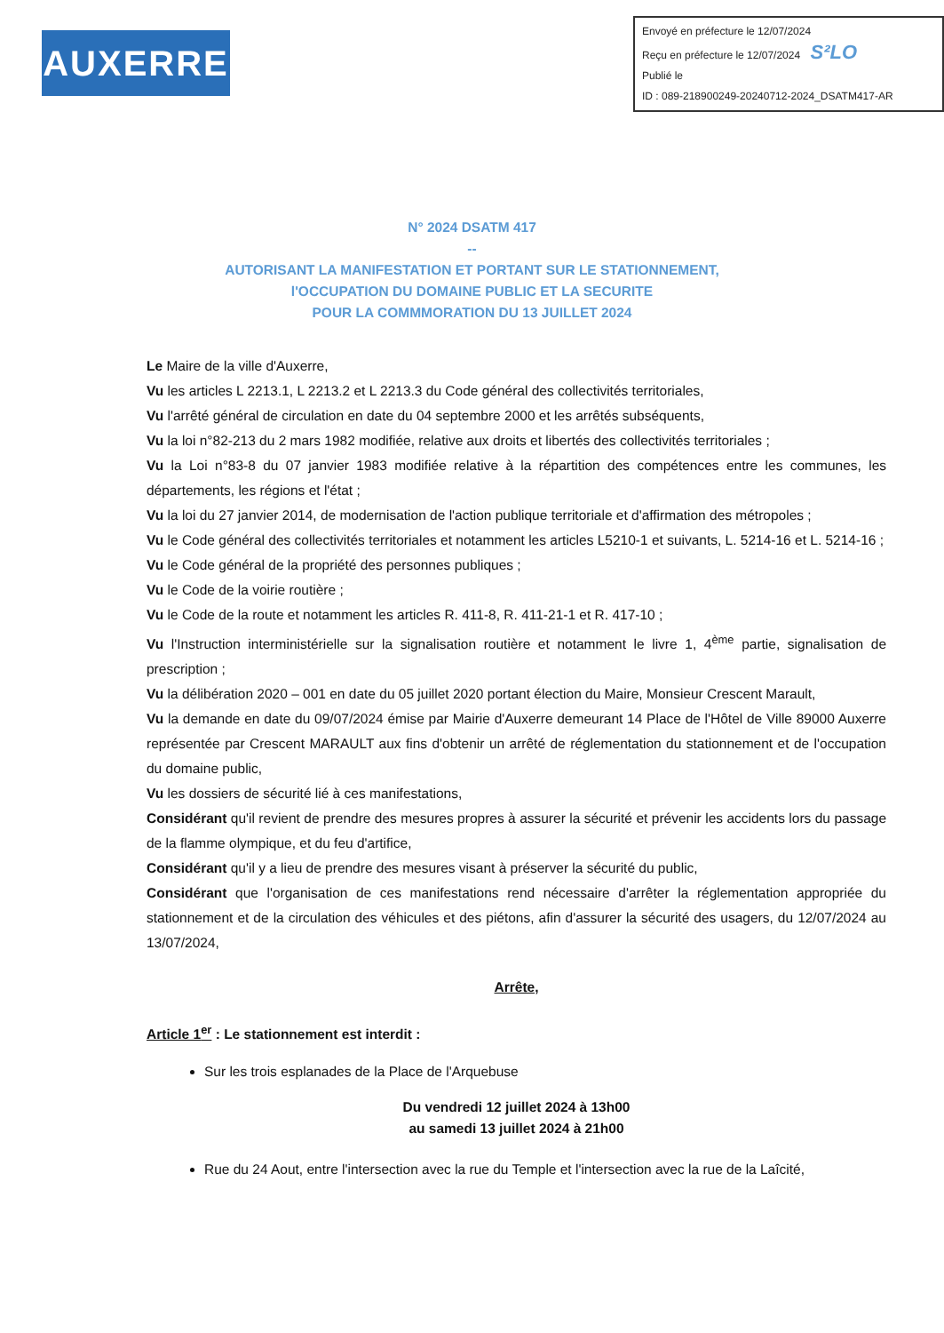AUXERRE
Envoyé en préfecture le 12/07/2024
Reçu en préfecture le 12/07/2024 S²LO
Publié le
ID : 089-218900249-20240712-2024_DSATM417-AR
N° 2024 DSATM 417
--
AUTORISANT LA MANIFESTATION ET PORTANT SUR LE STATIONNEMENT,
l'OCCUPATION DU DOMAINE PUBLIC ET LA SECURITE
POUR LA COMMMORATION DU 13 JUILLET 2024
Le Maire de la ville d'Auxerre,
Vu les articles L 2213.1, L 2213.2 et L 2213.3 du Code général des collectivités territoriales,
Vu l'arrêté général de circulation en date du 04 septembre 2000 et les arrêtés subséquents,
Vu la loi n°82-213 du 2 mars 1982 modifiée, relative aux droits et libertés des collectivités territoriales ;
Vu la Loi n°83-8 du 07 janvier 1983 modifiée relative à la répartition des compétences entre les communes, les départements, les régions et l'état ;
Vu la loi du 27 janvier 2014, de modernisation de l'action publique territoriale et d'affirmation des métropoles ;
Vu le Code général des collectivités territoriales et notamment les articles L5210-1 et suivants, L. 5214-16 et L. 5214-16 ;
Vu le Code général de la propriété des personnes publiques ;
Vu le Code de la voirie routière ;
Vu le Code de la route et notamment les articles R. 411-8, R. 411-21-1 et R. 417-10 ;
Vu l'Instruction interministérielle sur la signalisation routière et notamment le livre 1, 4<sup>ème</sup> partie, signalisation de prescription ;
Vu la délibération 2020 – 001 en date du 05 juillet 2020 portant élection du Maire, Monsieur Crescent Marault,
Vu la demande en date du 09/07/2024 émise par Mairie d'Auxerre demeurant 14 Place de l'Hôtel de Ville 89000 Auxerre représentée par Crescent MARAULT aux fins d'obtenir un arrêté de réglementation du stationnement et de l'occupation du domaine public,
Vu les dossiers de sécurité lié à ces manifestations,
Considérant qu'il revient de prendre des mesures propres à assurer la sécurité et prévenir les accidents lors du passage de la flamme olympique, et du feu d'artifice,
Considérant qu'il y a lieu de prendre des mesures visant à préserver la sécurité du public,
Considérant que l'organisation de ces manifestations rend nécessaire d'arrêter la réglementation appropriée du stationnement et de la circulation des véhicules et des piétons, afin d'assurer la sécurité des usagers, du 12/07/2024 au 13/07/2024,
Arrête,
Article 1<sup>er</sup> : Le stationnement est interdit :
Sur les trois esplanades de la Place de l'Arquebuse
Du vendredi 12 juillet 2024 à 13h00
au samedi 13 juillet 2024 à 21h00
Rue du 24 Aout, entre l'intersection avec la rue du Temple et l'intersection avec la rue de la Laîcité,